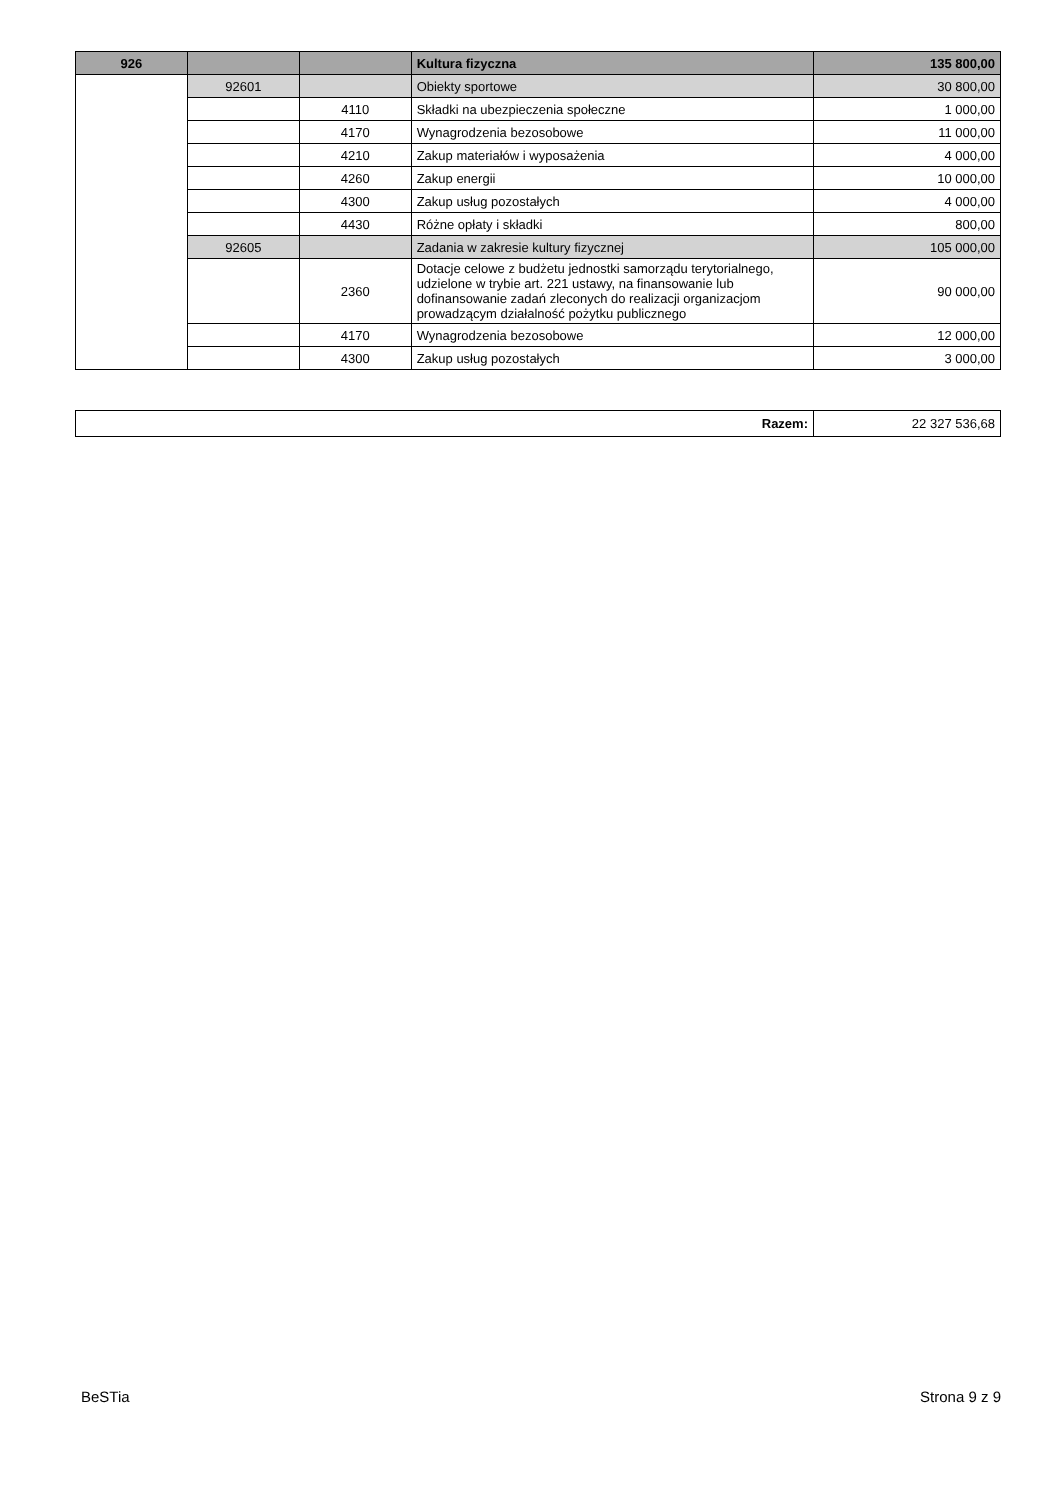| 926 | | | Kultura fizyczna | 135 800,00 |
| | 92601 | | Obiekty sportowe | 30 800,00 |
| | | 4110 | Składki na ubezpieczenia społeczne | 1 000,00 |
| | | 4170 | Wynagrodzenia bezosobowe | 11 000,00 |
| | | 4210 | Zakup materiałów i wyposażenia | 4 000,00 |
| | | 4260 | Zakup energii | 10 000,00 |
| | | 4300 | Zakup usług pozostałych | 4 000,00 |
| | | 4430 | Różne opłaty i składki | 800,00 |
| | 92605 | | Zadania w zakresie kultury fizycznej | 105 000,00 |
| | | 2360 | Dotacje celowe z budżetu jednostki samorządu terytorialnego, udzielone w trybie art. 221 ustawy, na finansowanie lub dofinansowanie zadań zleconych do realizacji organizacjom prowadzącym działalność pożytku publicznego | 90 000,00 |
| | | 4170 | Wynagrodzenia bezosobowe | 12 000,00 |
| | | 4300 | Zakup usług pozostałych | 3 000,00 |
| Razem: | 22 327 536,68 |
BeSTia Strona 9 z 9